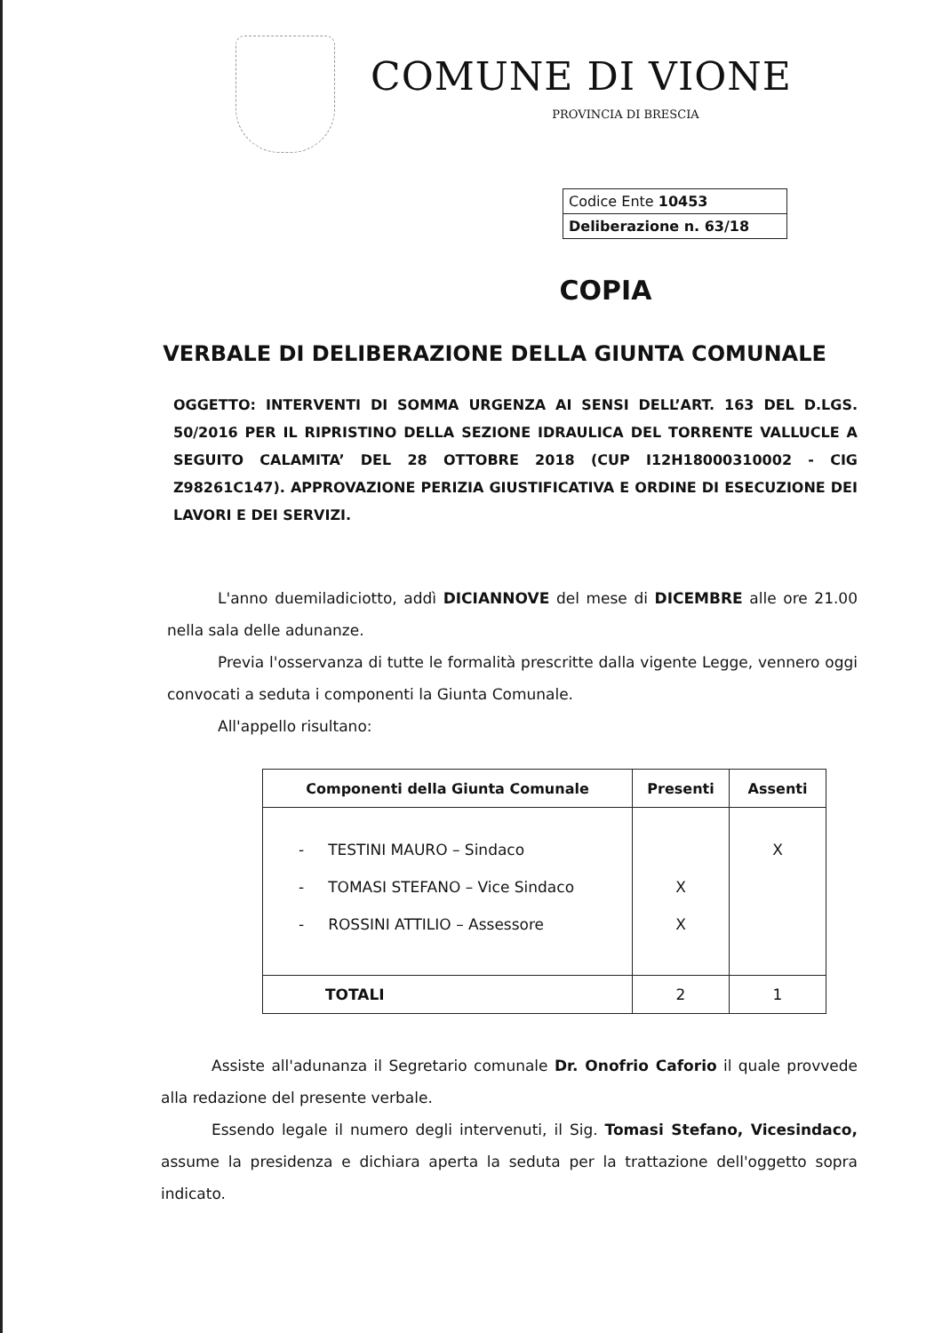COMUNE DI VIONE
PROVINCIA DI BRESCIA
| Codice Ente 10453 |
| Deliberazione n. 63/18 |
COPIA
VERBALE DI DELIBERAZIONE DELLA GIUNTA COMUNALE
OGGETTO: INTERVENTI DI SOMMA URGENZA AI SENSI DELL’ART. 163 DEL D.LGS. 50/2016 PER IL RIPRISTINO DELLA SEZIONE IDRAULICA DEL TORRENTE VALLUCLE A SEGUITO CALAMITA’ DEL 28 OTTOBRE 2018 (CUP I12H18000310002 - CIG Z98261C147). APPROVAZIONE PERIZIA GIUSTIFICATIVA E ORDINE DI ESECUZIONE DEI LAVORI E DEI SERVIZI.
L'anno duemiladiciotto, addì DICIANNOVE del mese di DICEMBRE alle ore 21.00 nella sala delle adunanze.
Previa l'osservanza di tutte le formalità prescritte dalla vigente Legge, vennero oggi convocati a seduta i componenti la Giunta Comunale.
All'appello risultano:
| Componenti della Giunta Comunale | Presenti | Assenti |
| --- | --- | --- |
| - TESTINI MAURO – Sindaco | | X |
| - TOMASI STEFANO – Vice Sindaco | X | |
| - ROSSINI ATTILIO – Assessore | X | |
| TOTALI | 2 | 1 |
Assiste all'adunanza il Segretario comunale Dr. Onofrio Caforio il quale provvede alla redazione del presente verbale.
Essendo legale il numero degli intervenuti, il Sig. Tomasi Stefano, Vicesindaco, assume la presidenza e dichiara aperta la seduta per la trattazione dell'oggetto sopra indicato.